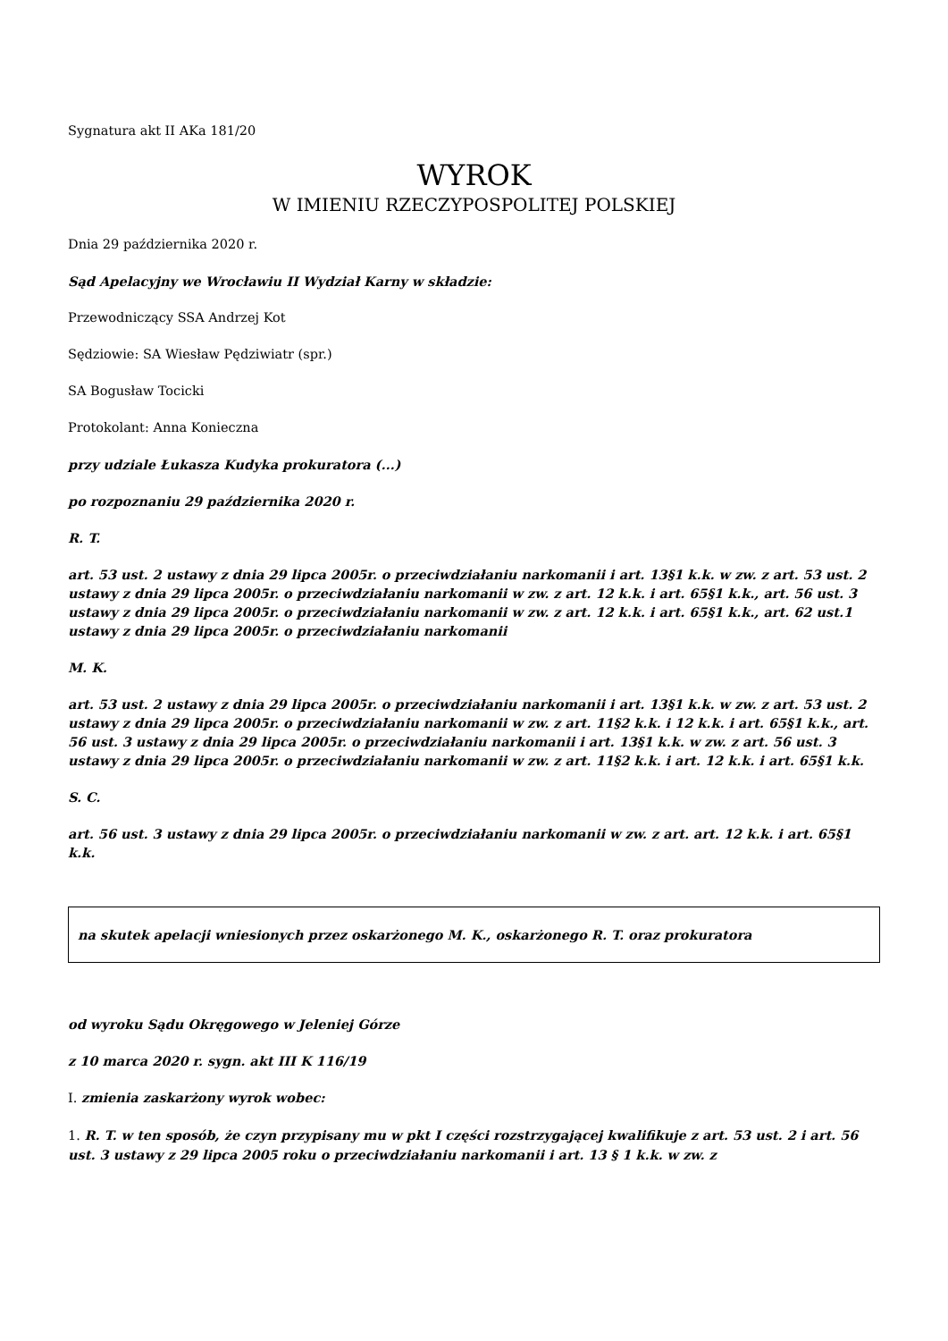Sygnatura akt II AKa 181/20
WYROK
W IMIENIU RZECZYPOSPOLITEJ POLSKIEJ
Dnia 29 października 2020 r.
Sąd Apelacyjny we Wrocławiu II Wydział Karny w składzie:
Przewodniczący SSA Andrzej Kot
Sędziowie: SA Wiesław Pędziwiatr (spr.)
SA Bogusław Tocicki
Protokolant: Anna Konieczna
przy udziale Łukasza Kudyka prokuratora (...)
po rozpoznaniu 29 października 2020 r.
R. T.
art. 53 ust. 2 ustawy z dnia 29 lipca 2005r. o przeciwdziałaniu narkomanii i art. 13§1 k.k. w zw. z art. 53 ust. 2 ustawy z dnia 29 lipca 2005r. o przeciwdziałaniu narkomanii w zw. z art. 12 k.k. i art. 65§1 k.k., art. 56 ust. 3 ustawy z dnia 29 lipca 2005r. o przeciwdziałaniu narkomanii w zw. z art. 12 k.k. i art. 65§1 k.k., art. 62 ust.1 ustawy z dnia 29 lipca 2005r. o przeciwdziałaniu narkomanii
M. K.
art. 53 ust. 2 ustawy z dnia 29 lipca 2005r. o przeciwdziałaniu narkomanii i art. 13§1 k.k. w zw. z art. 53 ust. 2 ustawy z dnia 29 lipca 2005r. o przeciwdziałaniu narkomanii w zw. z art. 11§2 k.k. i 12 k.k. i art. 65§1 k.k., art. 56 ust. 3 ustawy z dnia 29 lipca 2005r. o przeciwdziałaniu narkomanii i art. 13§1 k.k. w zw. z art. 56 ust. 3 ustawy z dnia 29 lipca 2005r. o przeciwdziałaniu narkomanii w zw. z art. 11§2 k.k. i art. 12 k.k. i art. 65§1 k.k.
S. C.
art. 56 ust. 3 ustawy z dnia 29 lipca 2005r. o przeciwdziałaniu narkomanii w zw. z art. art. 12 k.k. i art. 65§1 k.k.
na skutek apelacji wniesionych przez oskarżonego M. K., oskarżonego R. T. oraz prokuratora
od wyroku Sądu Okręgowego w Jeleniej Górze
z 10 marca 2020 r. sygn. akt III K 116/19
I. zmienia zaskarżony wyrok wobec:
1. R. T. w ten sposób, że czyn przypisany mu w pkt I części rozstrzygającej kwalifikuje z art. 53 ust. 2 i art. 56 ust. 3 ustawy z 29 lipca 2005 roku o przeciwdziałaniu narkomanii i art. 13 § 1 k.k. w zw. z